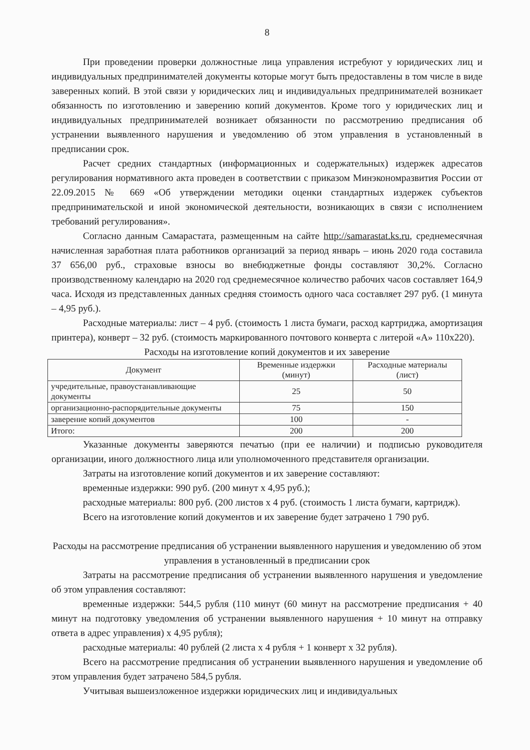8
При проведении проверки должностные лица управления истребуют у юридических лиц и индивидуальных предпринимателей документы которые могут быть предоставлены в том числе в виде заверенных копий. В этой связи у юридических лиц и индивидуальных предпринимателей возникает обязанность по изготовлению и заверению копий документов. Кроме того у юридических лиц и индивидуальных предпринимателей возникает обязанности по рассмотрению предписания об устранении выявленного нарушения и уведомлению об этом управления в установленный в предписании срок.
Расчет средних стандартных (информационных и содержательных) издержек адресатов регулирования нормативного акта проведен в соответствии с приказом Минэкономразвития России от 22.09.2015 № 669 «Об утверждении методики оценки стандартных издержек субъектов предпринимательской и иной экономической деятельности, возникающих в связи с исполнением требований регулирования».
Согласно данным Самарастата, размещенным на сайте http://samarastat.ks.ru, среднемесячная начисленная заработная плата работников организаций за период январь – июнь 2020 года составила 37 656,00 руб., страховые взносы во внебюджетные фонды составляют 30,2%. Согласно производственному календарю на 2020 год среднемесячное количество рабочих часов составляет 164,9 часа. Исходя из представленных данных средняя стоимость одного часа составляет 297 руб. (1 минута – 4,95 руб.).
Расходные материалы: лист – 4 руб. (стоимость 1 листа бумаги, расход картриджа, амортизация принтера), конверт – 32 руб. (стоимость маркированного почтового конверта с литерой «А» 110х220).
Расходы на изготовление копий документов и их заверение
| Документ | Временные издержки (минут) | Расходные материалы (лист) |
| --- | --- | --- |
| учредительные, правоустанавливающие документы | 25 | 50 |
| организационно-распорядительные документы | 75 | 150 |
| заверение копий документов | 100 | - |
| Итого: | 200 | 200 |
Указанные документы заверяются печатью (при ее наличии) и подписью руководителя организации, иного должностного лица или уполномоченного представителя организации.
Затраты на изготовление копий документов и их заверение составляют:
временные издержки: 990 руб. (200 минут х 4,95 руб.);
расходные материалы: 800 руб. (200 листов х 4 руб. (стоимость 1 листа бумаги, картридж).
Всего на изготовление копий документов и их заверение будет затрачено 1 790 руб.
Расходы на рассмотрение предписания об устранении выявленного нарушения и уведомлению об этом управления в установленный в предписании срок
Затраты на рассмотрение предписания об устранении выявленного нарушения и уведомление об этом управления составляют:
временные издержки: 544,5 рубля (110 минут (60 минут на рассмотрение предписания + 40 минут на подготовку уведомления об устранении выявленного нарушения + 10 минут на отправку ответа в адрес управления) х 4,95 рубля);
расходные материалы: 40 рублей (2 листа х 4 рубля + 1 конверт х 32 рубля).
Всего на рассмотрение предписания об устранении выявленного нарушения и уведомление об этом управления будет затрачено 584,5 рубля.
Учитывая вышеизложенное издержки юридических лиц и индивидуальных